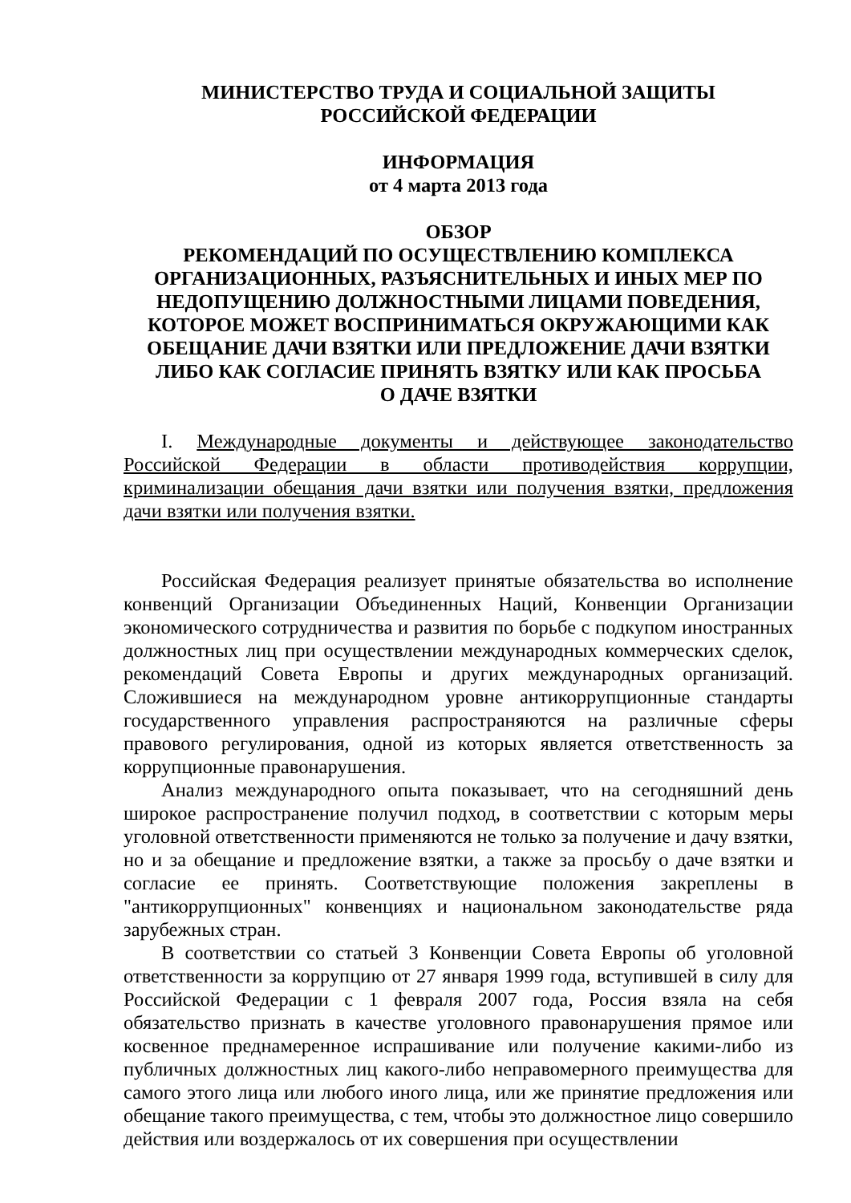МИНИСТЕРСТВО ТРУДА И СОЦИАЛЬНОЙ ЗАЩИТЫ
РОССИЙСКОЙ ФЕДЕРАЦИИ
ИНФОРМАЦИЯ
от 4 марта 2013 года
ОБЗОР
РЕКОМЕНДАЦИЙ ПО ОСУЩЕСТВЛЕНИЮ КОМПЛЕКСА ОРГАНИЗАЦИОННЫХ, РАЗЪЯСНИТЕЛЬНЫХ И ИНЫХ МЕР ПО НЕДОПУЩЕНИЮ ДОЛЖНОСТНЫМИ ЛИЦАМИ ПОВЕДЕНИЯ, КОТОРОЕ МОЖЕТ ВОСПРИНИМАТЬСЯ ОКРУЖАЮЩИМИ КАК ОБЕЩАНИЕ ДАЧИ ВЗЯТКИ ИЛИ ПРЕДЛОЖЕНИЕ ДАЧИ ВЗЯТКИ ЛИБО КАК СОГЛАСИЕ ПРИНЯТЬ ВЗЯТКУ ИЛИ КАК ПРОСЬБА
О ДАЧЕ ВЗЯТКИ
I. Международные документы и действующее законодательство Российской Федерации в области противодействия коррупции, криминализации обещания дачи взятки или получения взятки, предложения дачи взятки или получения взятки.
Российская Федерация реализует принятые обязательства во исполнение конвенций Организации Объединенных Наций, Конвенции Организации экономического сотрудничества и развития по борьбе с подкупом иностранных должностных лиц при осуществлении международных коммерческих сделок, рекомендаций Совета Европы и других международных организаций. Сложившиеся на международном уровне антикоррупционные стандарты государственного управления распространяются на различные сферы правового регулирования, одной из которых является ответственность за коррупционные правонарушения.
Анализ международного опыта показывает, что на сегодняшний день широкое распространение получил подход, в соответствии с которым меры уголовной ответственности применяются не только за получение и дачу взятки, но и за обещание и предложение взятки, а также за просьбу о даче взятки и согласие ее принять. Соответствующие положения закреплены в "антикоррупционных" конвенциях и национальном законодательстве ряда зарубежных стран.
В соответствии со статьей 3 Конвенции Совета Европы об уголовной ответственности за коррупцию от 27 января 1999 года, вступившей в силу для Российской Федерации с 1 февраля 2007 года, Россия взяла на себя обязательство признать в качестве уголовного правонарушения прямое или косвенное преднамеренное испрашивание или получение какими-либо из публичных должностных лиц какого-либо неправомерного преимущества для самого этого лица или любого иного лица, или же принятие предложения или обещание такого преимущества, с тем, чтобы это должностное лицо совершило действия или воздержалось от их совершения при осуществлении